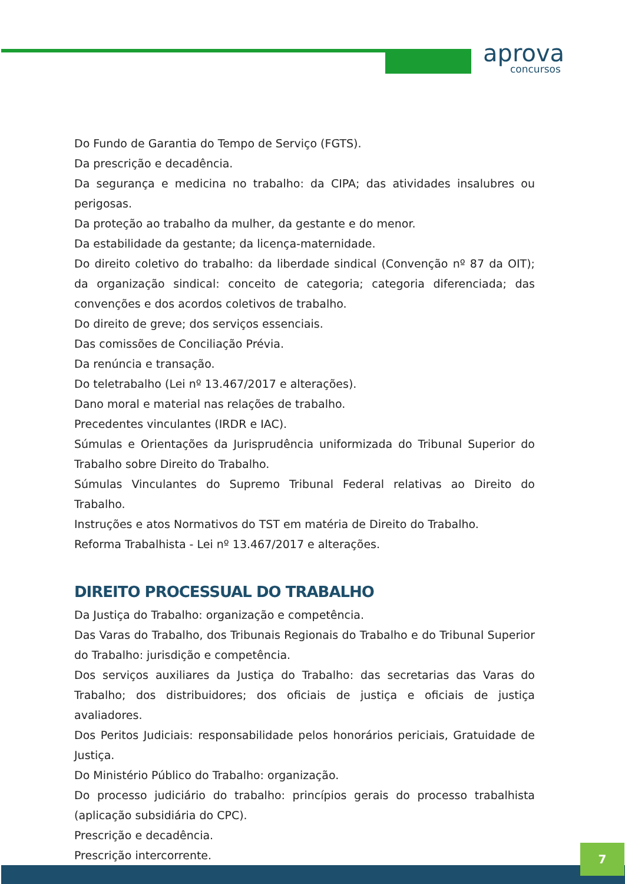aprova
concursos
Do Fundo de Garantia do Tempo de Serviço (FGTS).
Da prescrição e decadência.
Da segurança e medicina no trabalho: da CIPA; das atividades insalubres ou perigosas.
Da proteção ao trabalho da mulher, da gestante e do menor.
Da estabilidade da gestante; da licença-maternidade.
Do direito coletivo do trabalho: da liberdade sindical (Convenção nº 87 da OIT); da organização sindical: conceito de categoria; categoria diferenciada; das convenções e dos acordos coletivos de trabalho.
Do direito de greve; dos serviços essenciais.
Das comissões de Conciliação Prévia.
Da renúncia e transação.
Do teletrabalho (Lei nº 13.467/2017 e alterações).
Dano moral e material nas relações de trabalho.
Precedentes vinculantes (IRDR e IAC).
Súmulas e Orientações da Jurisprudência uniformizada do Tribunal Superior do Trabalho sobre Direito do Trabalho.
Súmulas Vinculantes do Supremo Tribunal Federal relativas ao Direito do Trabalho.
Instruções e atos Normativos do TST em matéria de Direito do Trabalho.
Reforma Trabalhista - Lei nº 13.467/2017 e alterações.
DIREITO PROCESSUAL DO TRABALHO
Da Justiça do Trabalho: organização e competência.
Das Varas do Trabalho, dos Tribunais Regionais do Trabalho e do Tribunal Superior do Trabalho: jurisdição e competência.
Dos serviços auxiliares da Justiça do Trabalho: das secretarias das Varas do Trabalho; dos distribuidores; dos oficiais de justiça e oficiais de justiça avaliadores.
Dos Peritos Judiciais: responsabilidade pelos honorários periciais, Gratuidade de Justiça.
Do Ministério Público do Trabalho: organização.
Do processo judiciário do trabalho: princípios gerais do processo trabalhista (aplicação subsidiária do CPC).
Prescrição e decadência.
Prescrição intercorrente.
7